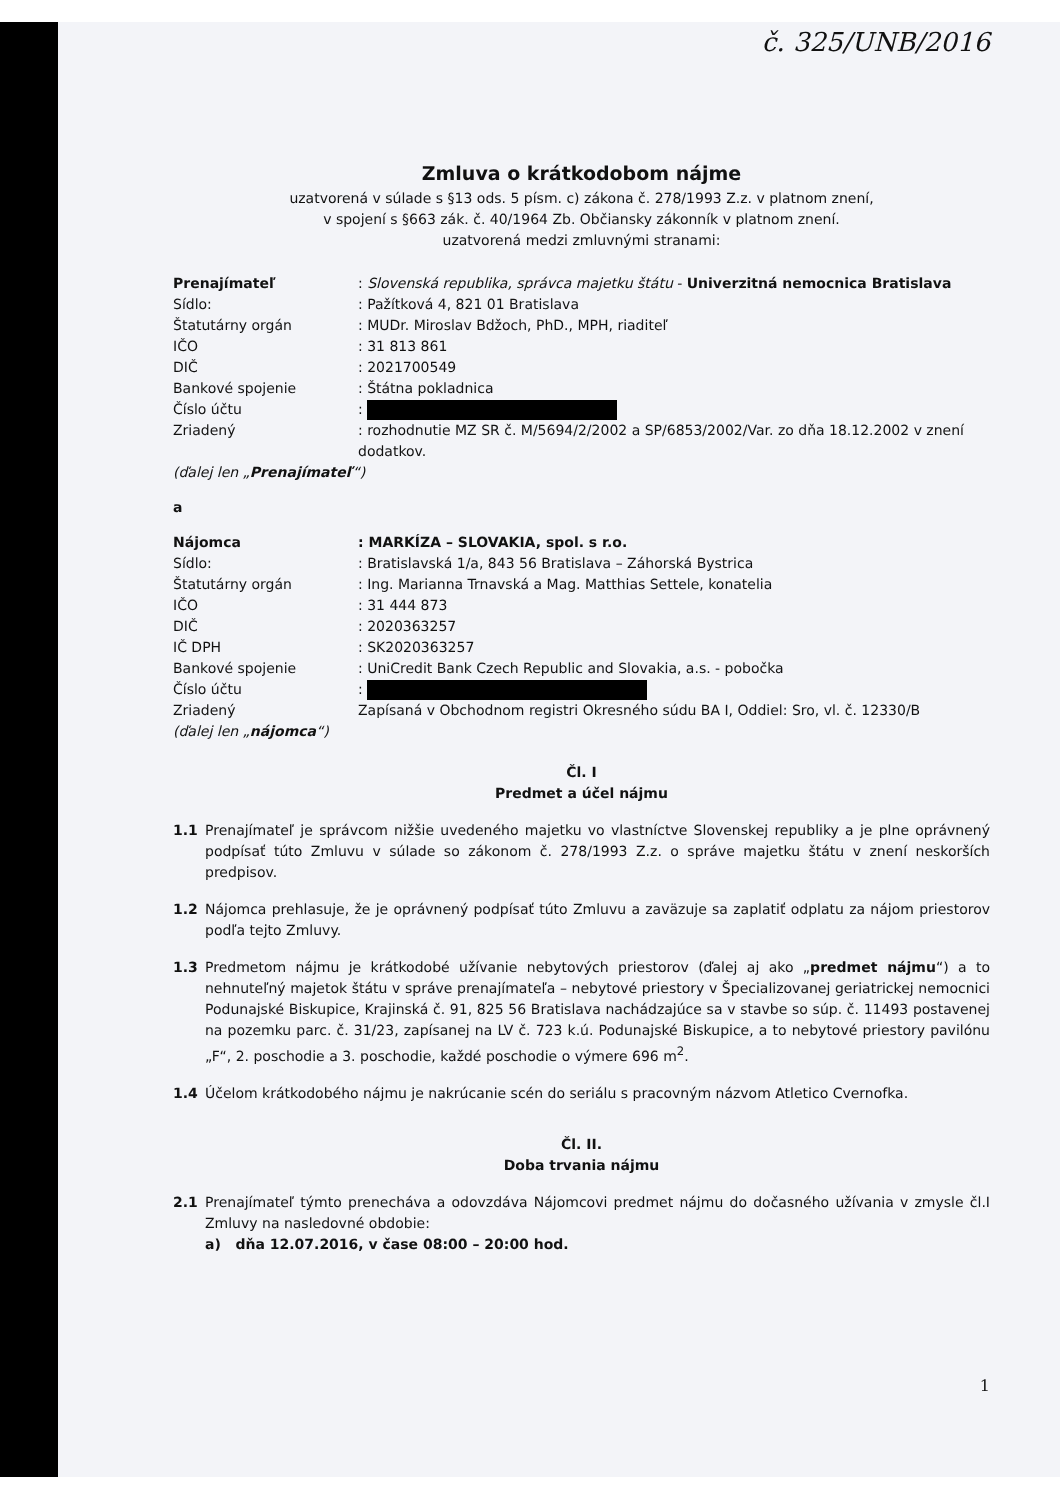č. 325/UNB/2016
Zmluva o krátkodobom nájme
uzatvorená v súlade s §13 ods. 5 písm. c) zákona č. 278/1993 Z.z. v platnom znení,
v spojení s §663 zák. č. 40/1964 Zb. Občiansky zákonník v platnom znení.
uzatvorená medzi zmluvnými stranami:
Prenajímateľ : Slovenská republika, správca majetku štátu - Univerzitná nemocnica Bratislava
Sídlo: : Pažítková 4, 821 01 Bratislava
Štatutárny orgán : MUDr. Miroslav Bdžoch, PhD., MPH, riaditeľ
IČO : 31 813 861
DIČ : 2021700549
Bankové spojenie : Štátna pokladnica
Číslo účtu :
Zriadený : rozhodnutie MZ SR č. M/5694/2/2002 a SP/6853/2002/Var. zo dňa 18.12.2002 v znení dodatkov.
(ďalej len „Prenajímateľ“)
a
Nájomca : MARKÍZA – SLOVAKIA, spol. s r.o.
Sídlo: : Bratislavská 1/a, 843 56 Bratislava – Záhorská Bystrica
Štatutárny orgán : Ing. Marianna Trnavská a Mag. Matthias Settele, konatelia
IČO : 31 444 873
DIČ : 2020363257
IČ DPH : SK2020363257
Bankové spojenie : UniCredit Bank Czech Republic and Slovakia, a.s. - pobočka
Číslo účtu :
Zriadený Zapísaná v Obchodnom registri Okresného súdu BA I, Oddiel: Sro, vl. č. 12330/B
(ďalej len „nájomca“)
Čl. I
Predmet a účel nájmu
1.1 Prenajímateľ je správcom nižšie uvedeného majetku vo vlastníctve Slovenskej republiky a je plne oprávnený podpísať túto Zmluvu v súlade so zákonom č. 278/1993 Z.z. o správe majetku štátu v znení neskorších predpisov.
1.2 Nájomca prehlasuje, že je oprávnený podpísať túto Zmluvu a zaväzuje sa zaplatiť odplatu za nájom priestorov podľa tejto Zmluvy.
1.3 Predmetom nájmu je krátkodobé užívanie nebytových priestorov (ďalej aj ako „predmet nájmu“) a to nehnuteľný majetok štátu v správe prenajímateľa – nebytové priestory v Špecializovanej geriatrickej nemocnici Podunajské Biskupice, Krajinská č. 91, 825 56 Bratislava nachádzajúce sa v stavbe so súp. č. 11493 postavenej na pozemku parc. č. 31/23, zapísanej na LV č. 723 k.ú. Podunajské Biskupice, a to nebytové priestory pavilónu „F“, 2. poschodie a 3. poschodie, každé poschodie o výmere 696 m<sup>2</sup>.
1.4 Účelom krátkodobého nájmu je nakrúcanie scén do seriálu s pracovným názvom Atletico Cvernofka.
Čl. II.
Doba trvania nájmu
2.1 Prenajímateľ týmto prenecháva a odovzdáva Nájomcovi predmet nájmu do dočasného užívania v zmysle čl.I Zmluvy na nasledovné obdobie:
a) dňa 12.07.2016, v čase 08:00 – 20:00 hod.
1